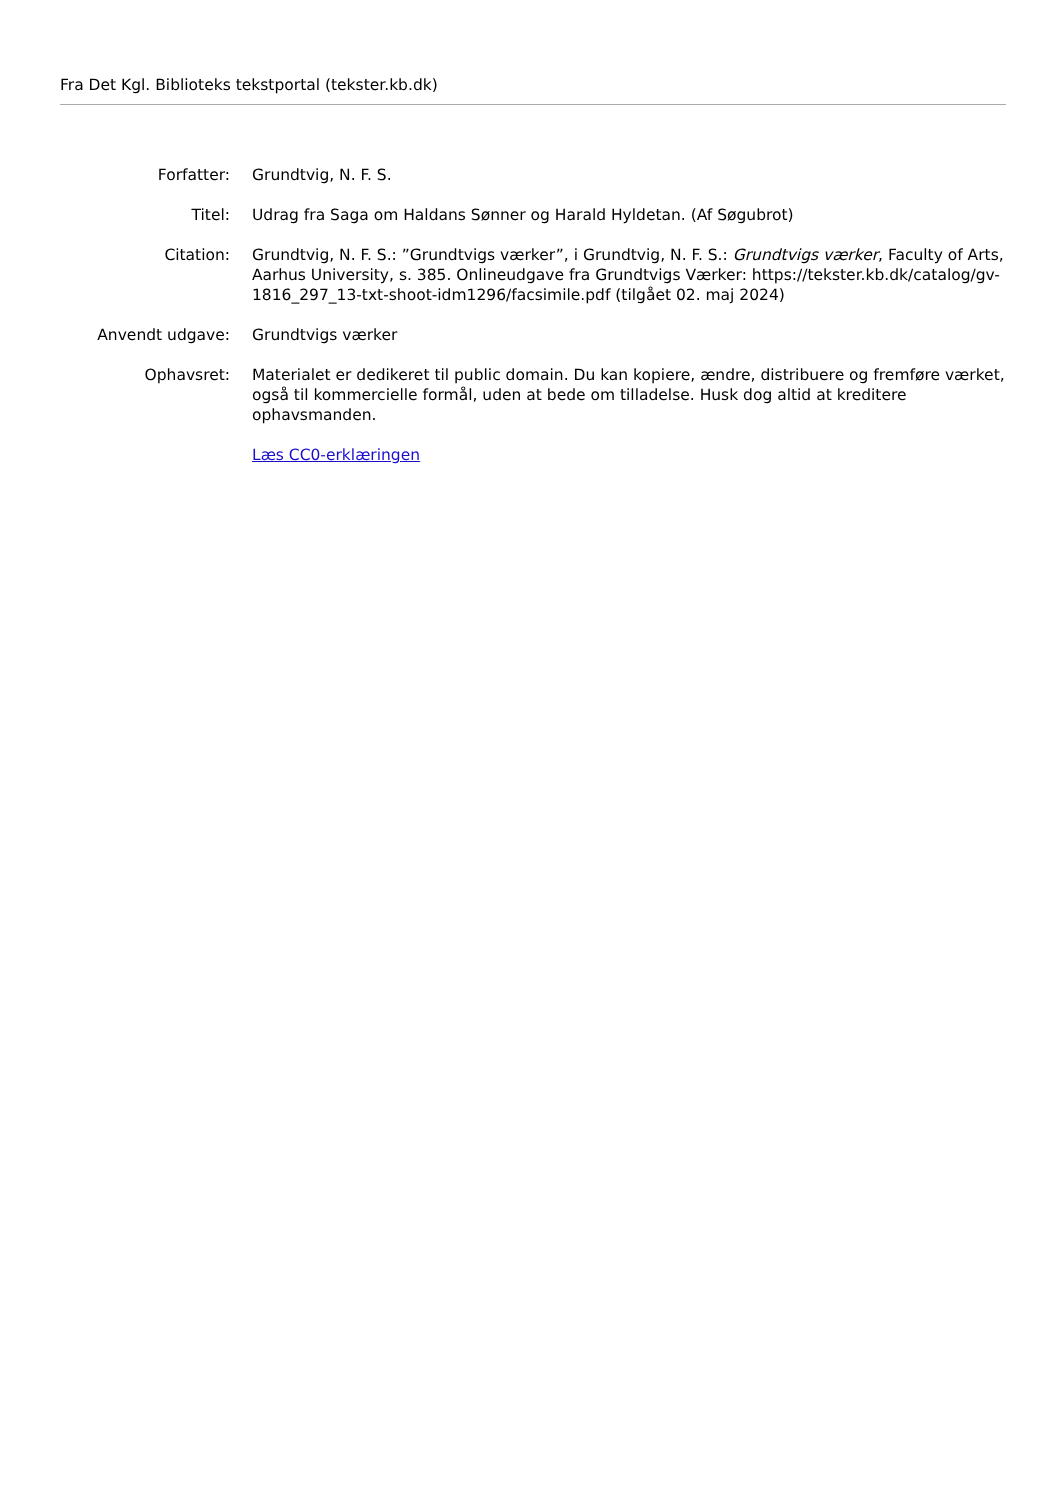Fra Det Kgl. Biblioteks tekstportal (tekster.kb.dk)
| Forfatter: | Grundtvig, N. F. S. |
| Titel: | Udrag fra Saga om Haldans Sønner og Harald Hyldetan. (Af Søgubrot) |
| Citation: | Grundtvig, N. F. S.: ”Grundtvigs værker”, i Grundtvig, N. F. S.: Grundtvigs værker , Faculty of Arts, Aarhus University, s. 385. Onlineudgave fra Grundtvigs Værker: https://tekster.kb.dk/catalog/gv-1816_297_13-txt-shoot-idm1296/facsimile.pdf (tilgået 02. maj 2024) |
| Anvendt udgave: | Grundtvigs værker |
| Ophavsret: | Materialet er dedikeret til public domain. Du kan kopiere, ændre, distribuere og fremføre værket, også til kommercielle formål, uden at bede om tilladelse. Husk dog altid at kreditere ophavsmanden. |
| | Læs CC0-erklæringen |